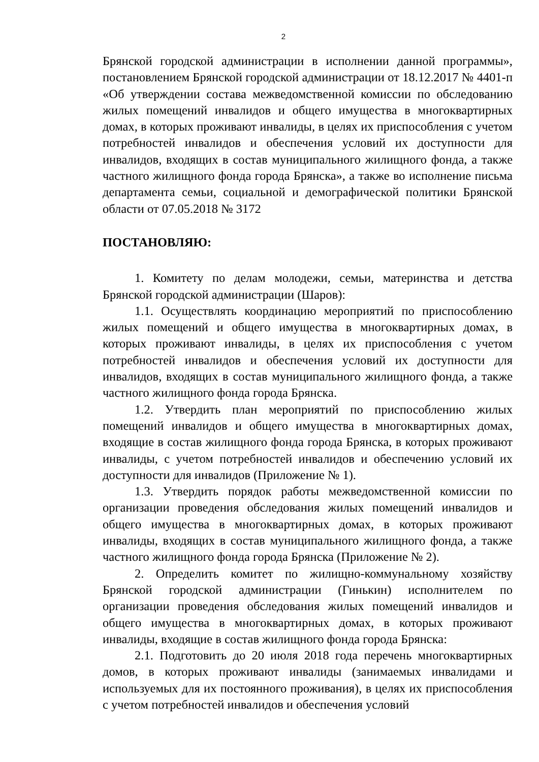2
Брянской городской администрации в исполнении данной программы», постановлением Брянской городской администрации от 18.12.2017 № 4401-п «Об утверждении состава межведомственной комиссии по обследованию жилых помещений инвалидов и общего имущества в многоквартирных домах, в которых проживают инвалиды, в целях их приспособления с учетом потребностей инвалидов и обеспечения условий их доступности для инвалидов, входящих в состав муниципального жилищного фонда, а также частного жилищного фонда города Брянска», а также во исполнение письма департамента семьи, социальной и демографической политики Брянской области от 07.05.2018 № 3172
ПОСТАНОВЛЯЮ:
1. Комитету по делам молодежи, семьи, материнства и детства Брянской городской администрации (Шаров):
1.1. Осуществлять координацию мероприятий по приспособлению жилых помещений и общего имущества в многоквартирных домах, в которых проживают инвалиды, в целях их приспособления с учетом потребностей инвалидов и обеспечения условий их доступности для инвалидов, входящих в состав муниципального жилищного фонда, а также частного жилищного фонда города Брянска.
1.2. Утвердить план мероприятий по приспособлению жилых помещений инвалидов и общего имущества в многоквартирных домах, входящие в состав жилищного фонда города Брянска, в которых проживают инвалиды, с учетом потребностей инвалидов и обеспечению условий их доступности для инвалидов (Приложение № 1).
1.3. Утвердить порядок работы межведомственной комиссии по организации проведения обследования жилых помещений инвалидов и общего имущества в многоквартирных домах, в которых проживают инвалиды, входящих в состав муниципального жилищного фонда, а также частного жилищного фонда города Брянска (Приложение № 2).
2. Определить комитет по жилищно-коммунальному хозяйству Брянской городской администрации (Гинькин) исполнителем по организации проведения обследования жилых помещений инвалидов и общего имущества в многоквартирных домах, в которых проживают инвалиды, входящие в состав жилищного фонда города Брянска:
2.1. Подготовить до 20 июля 2018 года перечень многоквартирных домов, в которых проживают инвалиды (занимаемых инвалидами и используемых для их постоянного проживания), в целях их приспособления с учетом потребностей инвалидов и обеспечения условий